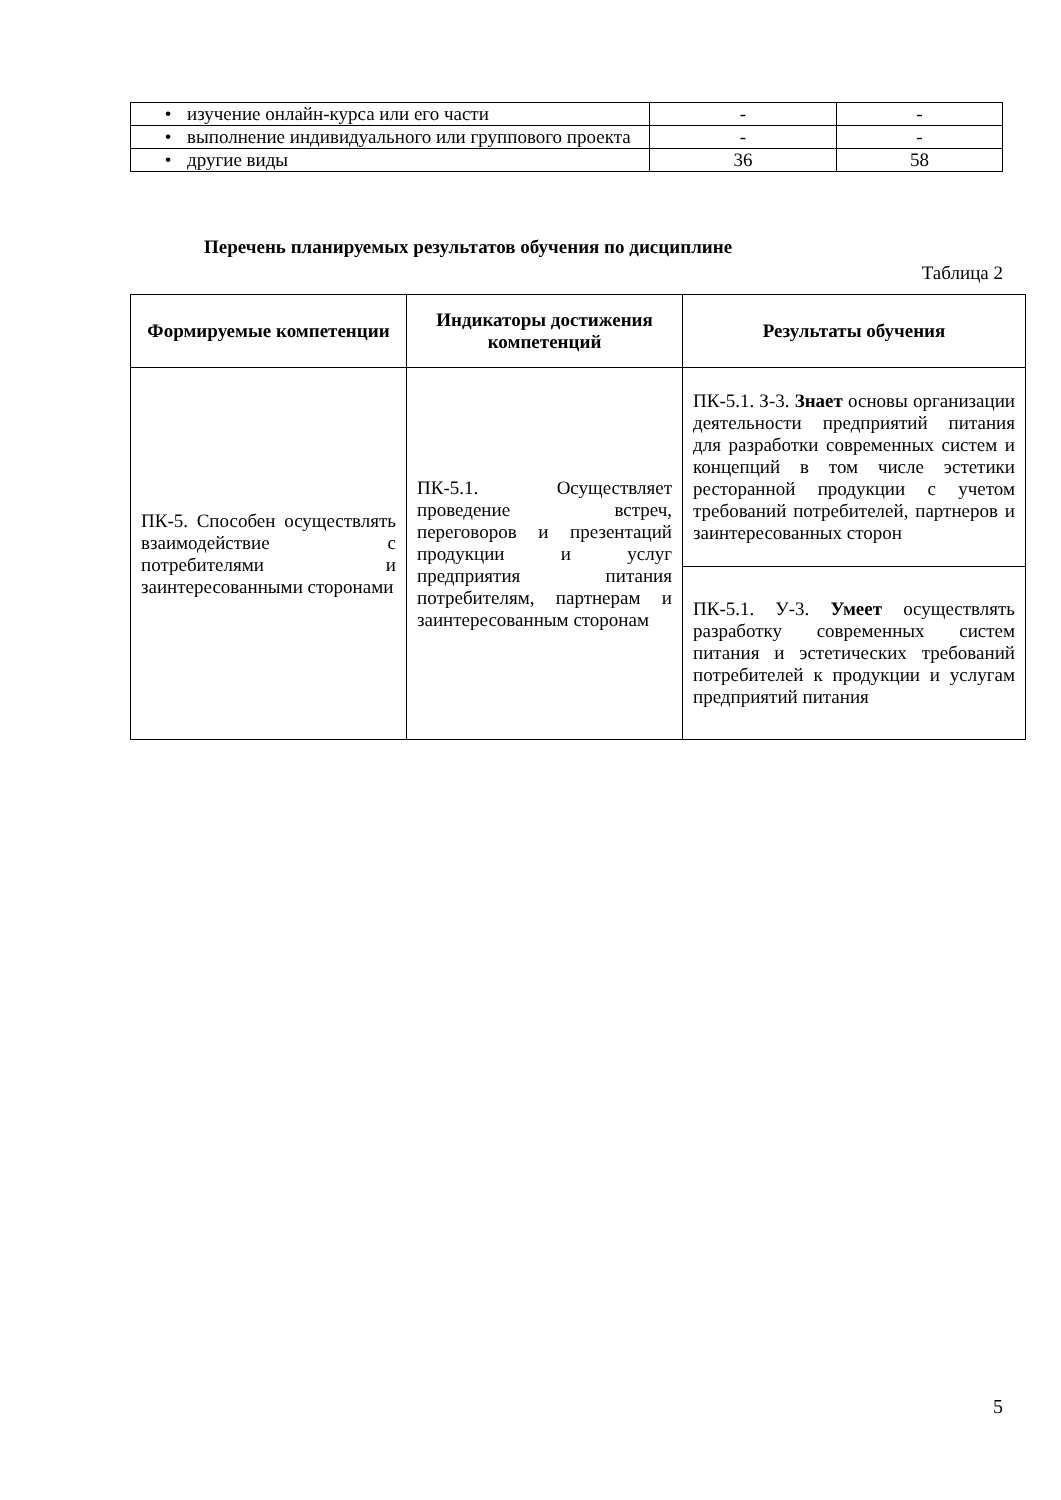| • изучение онлайн-курса или его части | - | - |
| • выполнение индивидуального или группового проекта | - | - |
| • другие виды | 36 | 58 |
Перечень планируемых результатов обучения по дисциплине
Таблица 2
| Формируемые компетенции | Индикаторы достижения компетенций | Результаты обучения |
| --- | --- | --- |
| ПК-5. Способен осуществлять взаимодействие с потребителями и заинтересованными сторонами | ПК-5.1. Осуществляет проведение встреч, переговоров и презентаций продукции и услуг предприятия питания потребителям, партнерам и заинтересованным сторонам | ПК-5.1. З-3. Знает основы организации деятельности предприятий питания для разработки современных систем и концепций в том числе эстетики ресторанной продукции с учетом требований потребителей, партнеров и заинтересованных сторон |
| | | ПК-5.1. У-3. Умеет осуществлять разработку современных систем питания и эстетических требований потребителей к продукции и услугам предприятий питания |
5